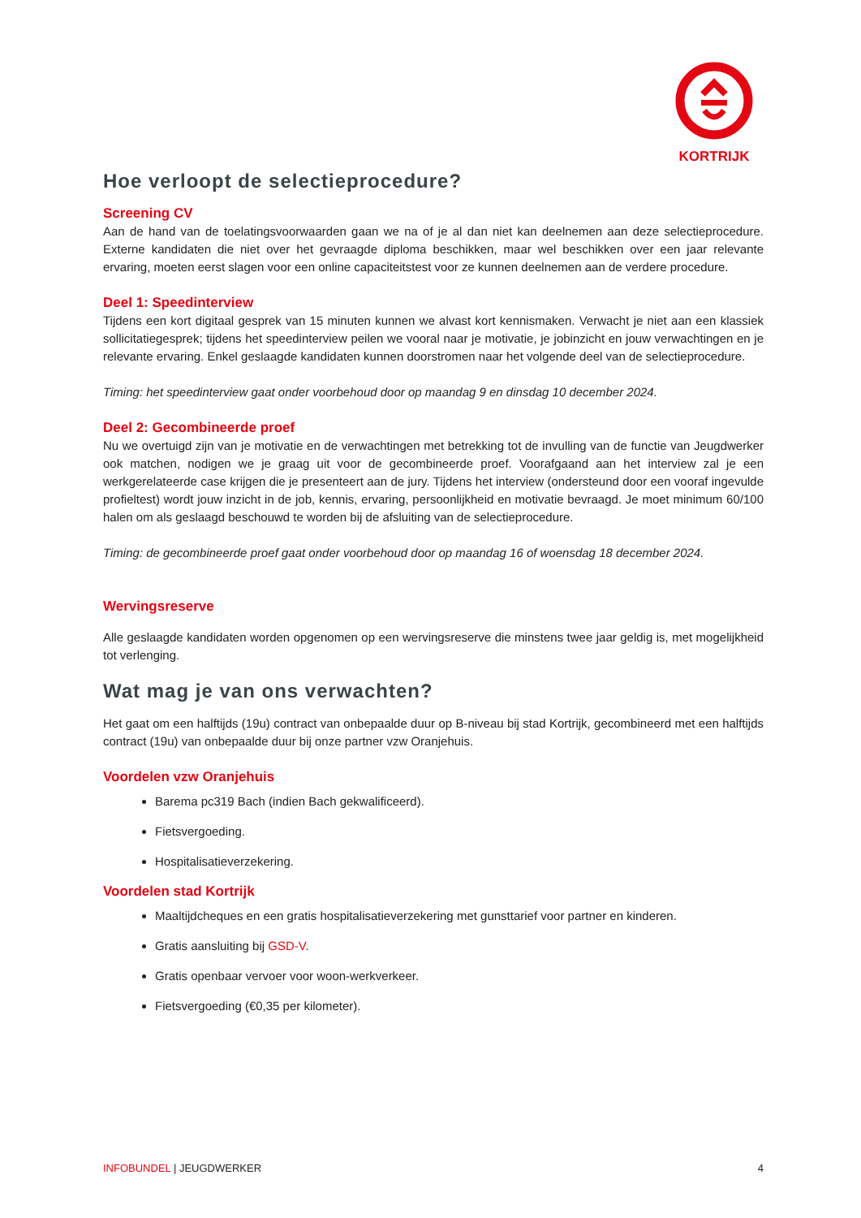KORTRIJK
Hoe verloopt de selectieprocedure?
Screening CV
Aan de hand van de toelatingsvoorwaarden gaan we na of je al dan niet kan deelnemen aan deze selectieprocedure. Externe kandidaten die niet over het gevraagde diploma beschikken, maar wel beschikken over een jaar relevante ervaring, moeten eerst slagen voor een online capaciteitstest voor ze kunnen deelnemen aan de verdere procedure.
Deel 1: Speedinterview
Tijdens een kort digitaal gesprek van 15 minuten kunnen we alvast kort kennismaken. Verwacht je niet aan een klassiek sollicitatiegesprek; tijdens het speedinterview peilen we vooral naar je motivatie, je jobinzicht en jouw verwachtingen en je relevante ervaring. Enkel geslaagde kandidaten kunnen doorstromen naar het volgende deel van de selectieprocedure.
Timing: het speedinterview gaat onder voorbehoud door op maandag 9 en dinsdag 10 december 2024.
Deel 2: Gecombineerde proef
Nu we overtuigd zijn van je motivatie en de verwachtingen met betrekking tot de invulling van de functie van Jeugdwerker ook matchen, nodigen we je graag uit voor de gecombineerde proef. Voorafgaand aan het interview zal je een werkgerelateerde case krijgen die je presenteert aan de jury. Tijdens het interview (ondersteund door een vooraf ingevulde profieltest) wordt jouw inzicht in de job, kennis, ervaring, persoonlijkheid en motivatie bevraagd. Je moet minimum 60/100 halen om als geslaagd beschouwd te worden bij de afsluiting van de selectieprocedure.
Timing: de gecombineerde proef gaat onder voorbehoud door op maandag 16 of woensdag 18 december 2024.
Wervingsreserve
Alle geslaagde kandidaten worden opgenomen op een wervingsreserve die minstens twee jaar geldig is, met mogelijkheid tot verlenging.
Wat mag je van ons verwachten?
Het gaat om een halftijds (19u) contract van onbepaalde duur op B-niveau bij stad Kortrijk, gecombineerd met een halftijds contract (19u) van onbepaalde duur bij onze partner vzw Oranjehuis.
Voordelen vzw Oranjehuis
Barema pc319 Bach (indien Bach gekwalificeerd).
Fietsvergoeding.
Hospitalisatieverzekering.
Voordelen stad Kortrijk
Maaltijdcheques en een gratis hospitalisatieverzekering met gunsttarief voor partner en kinderen.
Gratis aansluiting bij GSD-V.
Gratis openbaar vervoer voor woon-werkverkeer.
Fietsvergoeding (€0,35 per kilometer).
INFOBUNDEL | JEUGDWERKER 4